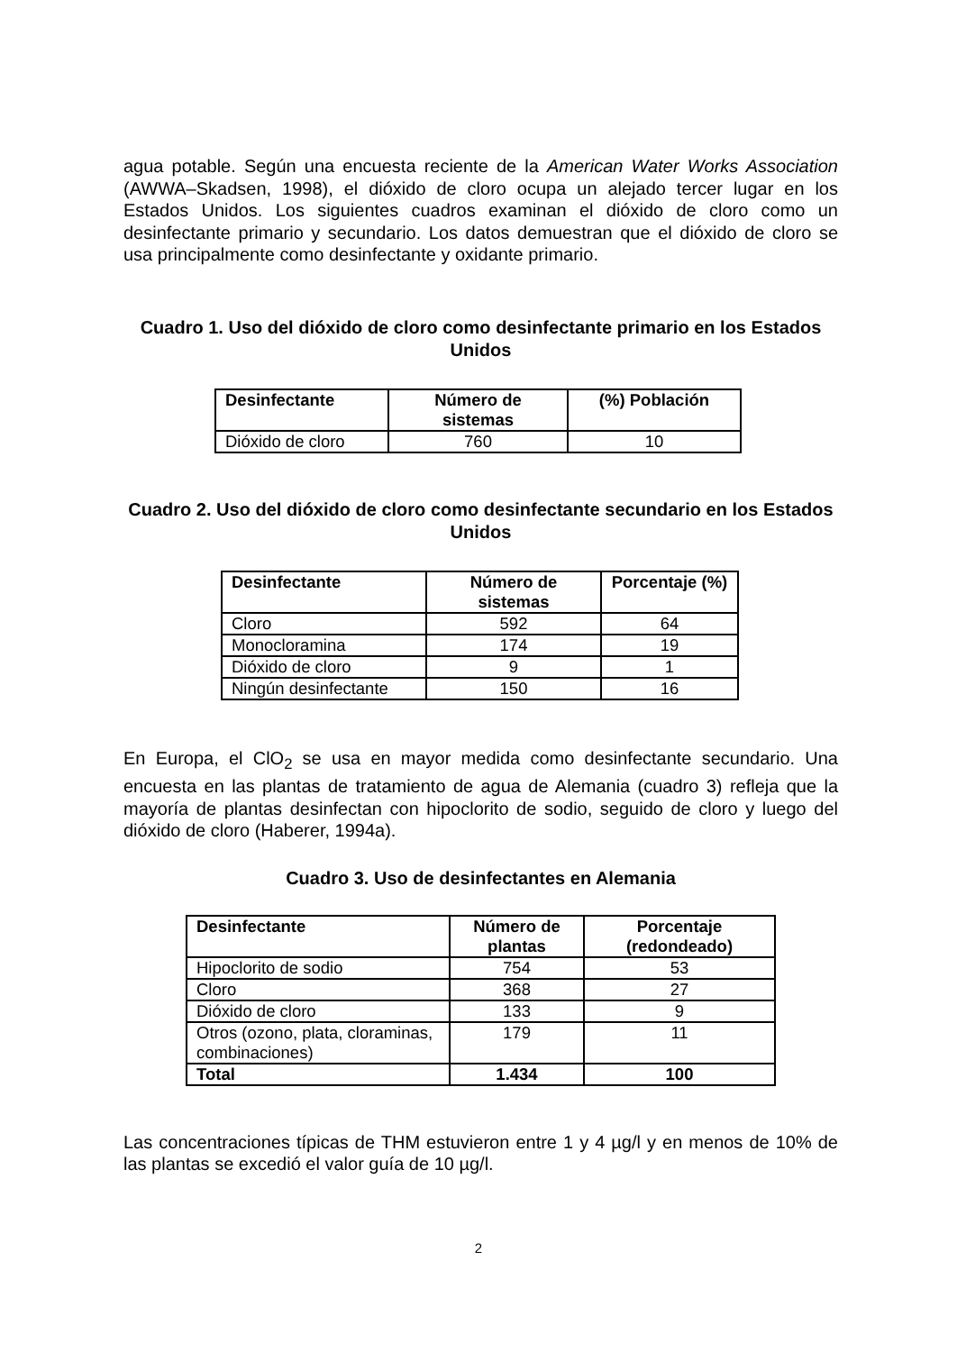agua potable. Según una encuesta reciente de la American Water Works Association (AWWA–Skadsen, 1998), el dióxido de cloro ocupa un alejado tercer lugar en los Estados Unidos. Los siguientes cuadros examinan el dióxido de cloro como un desinfectante primario y secundario. Los datos demuestran que el dióxido de cloro se usa principalmente como desinfectante y oxidante primario.
Cuadro 1. Uso del dióxido de cloro como desinfectante primario en los Estados Unidos
| Desinfectante | Número de sistemas | (%) Población |
| --- | --- | --- |
| Dióxido de cloro | 760 | 10 |
Cuadro 2. Uso del dióxido de cloro como desinfectante secundario en los Estados Unidos
| Desinfectante | Número de sistemas | Porcentaje (%) |
| --- | --- | --- |
| Cloro | 592 | 64 |
| Monocloramina | 174 | 19 |
| Dióxido de cloro | 9 | 1 |
| Ningún desinfectante | 150 | 16 |
En Europa, el ClO<sub>2</sub> se usa en mayor medida como desinfectante secundario. Una encuesta en las plantas de tratamiento de agua de Alemania (cuadro 3) refleja que la mayoría de plantas desinfectan con hipoclorito de sodio, seguido de cloro y luego del dióxido de cloro (Haberer, 1994a).
Cuadro 3. Uso de desinfectantes en Alemania
| Desinfectante | Número de plantas | Porcentaje (redondeado) |
| --- | --- | --- |
| Hipoclorito de sodio | 754 | 53 |
| Cloro | 368 | 27 |
| Dióxido de cloro | 133 | 9 |
| Otros (ozono, plata, cloraminas, combinaciones) | 179 | 11 |
| Total | 1.434 | 100 |
Las concentraciones típicas de THM estuvieron entre 1 y 4 µg/l y en menos de 10% de las plantas se excedió el valor guía de 10 µg/l.
2